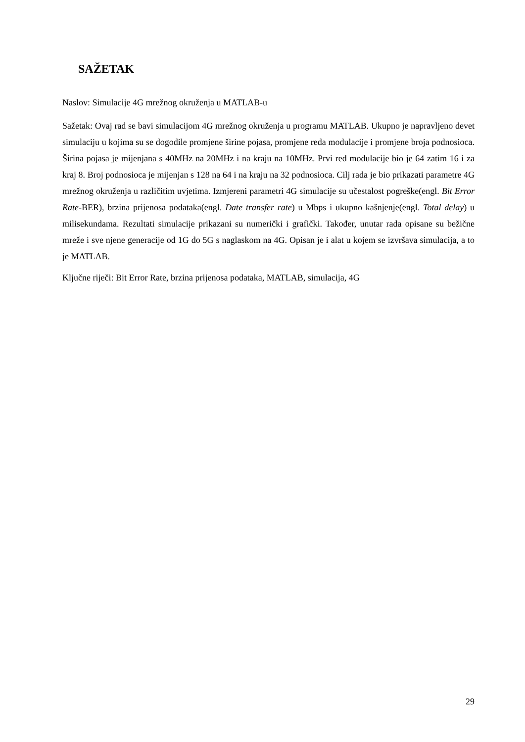SAŽETAK
Naslov: Simulacije 4G mrežnog okruženja u MATLAB-u
Sažetak: Ovaj rad se bavi simulacijom 4G mrežnog okruženja u programu MATLAB. Ukupno je napravljeno devet simulaciju u kojima su se dogodile promjene širine pojasa, promjene reda modulacije i promjene broja podnosioca. Širina pojasa je mijenjana s 40MHz na 20MHz i na kraju na 10MHz. Prvi red modulacije bio je 64 zatim 16 i za kraj 8. Broj podnosioca je mijenjan s 128 na 64 i na kraju na 32 podnosioca. Cilj rada je bio prikazati parametre 4G mrežnog okruženja u različitim uvjetima. Izmjereni parametri 4G simulacije su učestalost pogreške(engl. Bit Error Rate-BER), brzina prijenosa podataka(engl. Date transfer rate) u Mbps i ukupno kašnjenje(engl. Total delay) u milisekundama. Rezultati simulacije prikazani su numerički i grafički. Također, unutar rada opisane su bežične mreže i sve njene generacije od 1G do 5G s naglaskom na 4G. Opisan je i alat u kojem se izvršava simulacija, a to je MATLAB.
Ključne riječi: Bit Error Rate, brzina prijenosa podataka, MATLAB, simulacija, 4G
29